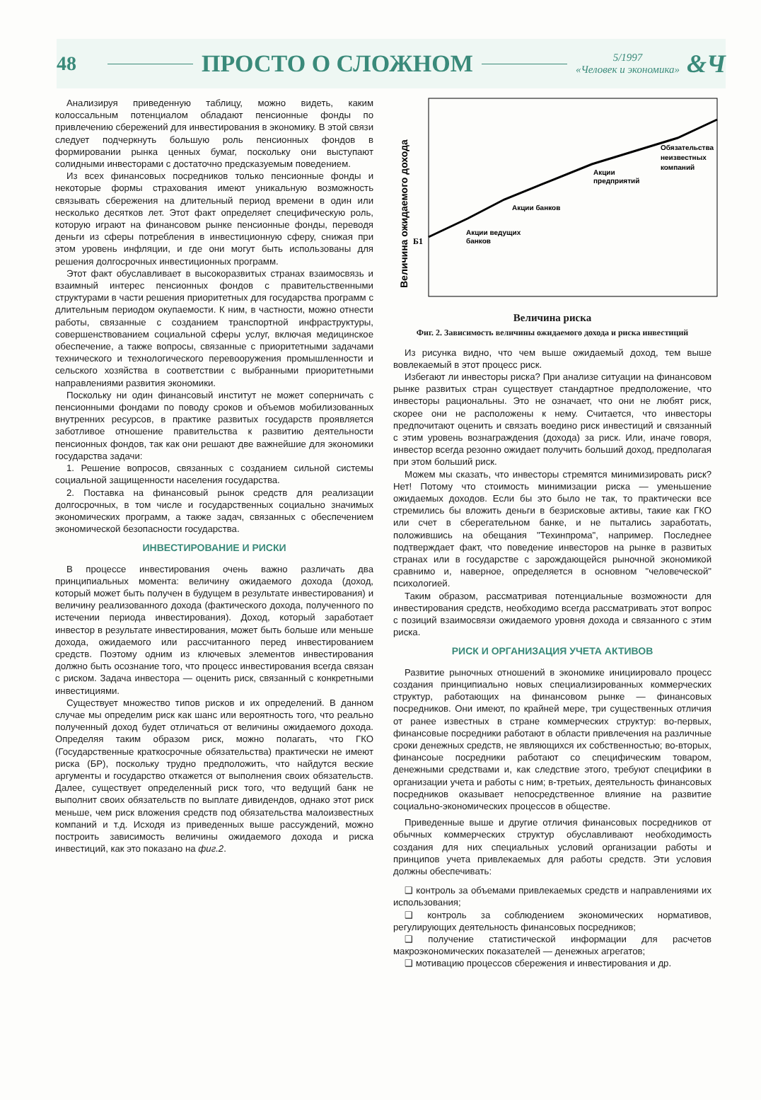48
ПРОСТО О СЛОЖНОМ
5/1997
«Человек и экономика»
&Ч
Анализируя приведенную таблицу, можно видеть, каким колоссальным потенциалом обладают пенсионные фонды по привлечению сбережений для инвестирования в экономику. В этой связи следует подчеркнуть большую роль пенсионных фондов в формировании рынка ценных бумаг, поскольку они выступают солидными инвесторами с достаточно предсказуемым поведением.
Из всех финансовых посредников только пенсионные фонды и некоторые формы страхования имеют уникальную возможность связывать сбережения на длительный период времени в один или несколько десятков лет. Этот факт определяет специфическую роль, которую играют на финансовом рынке пенсионные фонды, переводя деньги из сферы потребления в инвестиционную сферу, снижая при этом уровень инфляции, и где они могут быть использованы для решения долгосрочных инвестиционных программ.
Этот факт обуславливает в высокоразвитых странах взаимосвязь и взаимный интерес пенсионных фондов с правительственными структурами в части решения приоритетных для государства программ с длительным периодом окупаемости. К ним, в частности, можно отнести работы, связанные с созданием транспортной инфраструктуры, совершенствованием социальной сферы услуг, включая медицинское обеспечение, а также вопросы, связанные с приоритетными задачами технического и технологического перевооружения промышленности и сельского хозяйства в соответствии с выбранными приоритетными направлениями развития экономики.
Поскольку ни один финансовый институт не может соперничать с пенсионными фондами по поводу сроков и объемов мобилизованных внутренних ресурсов, в практике развитых государств проявляется заботливое отношение правительства к развитию деятельности пенсионных фондов, так как они решают две важнейшие для экономики государства задачи:
1. Решение вопросов, связанных с созданием сильной системы социальной защищенности населения государства.
2. Поставка на финансовый рынок средств для реализации долгосрочных, в том числе и государственных социально значимых экономических программ, а также задач, связанных с обеспечением экономической безопасности государства.
ИНВЕСТИРОВАНИЕ И РИСКИ
В процессе инвестирования очень важно различать два принципиальных момента: величину ожидаемого дохода (доход, который может быть получен в будущем в результате инвестирования) и величину реализованного дохода (фактического дохода, полученного по истечении периода инвестирования). Доход, который заработает инвестор в результате инвестирования, может быть больше или меньше дохода, ожидаемого или рассчитанного перед инвестированием средств. Поэтому одним из ключевых элементов инвестирования должно быть осознание того, что процесс инвестирования всегда связан с риском. Задача инвестора — оценить риск, связанный с конкретными инвестициями.
Существует множество типов рисков и их определений. В данном случае мы определим риск как шанс или вероятность того, что реально полученный доход будет отличаться от величины ожидаемого дохода. Определяя таким образом риск, можно полагать, что ГКО (Государственные краткосрочные обязательства) практически не имеют риска (БР), поскольку трудно предположить, что найдутся веские аргументы и государство откажется от выполнения своих обязательств. Далее, существует определенный риск того, что ведущий банк не выполнит своих обязательств по выплате дивидендов, однако этот риск меньше, чем риск вложения средств под обязательства малоизвестных компаний и т.д. Исходя из приведенных выше рассуждений, можно построить зависимость величины ожидаемого дохода и риска инвестиций, как это показано на фиг.2.
Величина ожидаемого дохода
Б1
Акции ведущих
банков
Акции банков
Акции
предприятий
Обязательства
неизвестных
компаний
Величина риска
Фиг. 2. Зависимость величины ожидаемого дохода и риска инвестиций
Из рисунка видно, что чем выше ожидаемый доход, тем выше вовлекаемый в этот процесс риск.
Избегают ли инвесторы риска? При анализе ситуации на финансовом рынке развитых стран существует стандартное предположение, что инвесторы рациональны. Это не означает, что они не любят риск, скорее они не расположены к нему. Считается, что инвесторы предпочитают оценить и связать воедино риск инвестиций и связанный с этим уровень вознаграждения (дохода) за риск. Или, иначе говоря, инвестор всегда резонно ожидает получить больший доход, предполагая при этом больший риск.
Можем мы сказать, что инвесторы стремятся минимизировать риск? Нет! Потому что стоимость минимизации риска — уменьшение ожидаемых доходов. Если бы это было не так, то практически все стремились бы вложить деньги в безрисковые активы, такие как ГКО или счет в сберегательном банке, и не пытались заработать, положившись на обещания "Техинпрома", например. Последнее подтверждает факт, что поведение инвесторов на рынке в развитых странах или в государстве с зарождающейся рыночной экономикой сравнимо и, наверное, определяется в основном "человеческой" психологией.
Таким образом, рассматривая потенциальные возможности для инвестирования средств, необходимо всегда рассматривать этот вопрос с позиций взаимосвязи ожидаемого уровня дохода и связанного с этим риска.
РИСК И ОРГАНИЗАЦИЯ УЧЕТА АКТИВОВ
Развитие рыночных отношений в экономике инициировало процесс создания принципиально новых специализированных коммерческих структур, работающих на финансовом рынке — финансовых посредников. Они имеют, по крайней мере, три существенных отличия от ранее известных в стране коммерческих структур: во-первых, финансовые посредники работают в области привлечения на различные сроки денежных средств, не являющихся их собственностью; во-вторых, финансоые посредники работают со специфическим товаром, денежными средствами и, как следствие этого, требуют специфики в организации учета и работы с ним; в-третьих, деятельность финансовых посредников оказывает непосредственное влияние на развитие социально-экономических процессов в обществе.
Приведенные выше и другие отличия финансовых посредников от обычных коммерческих структур обуславливают необходимость создания для них специальных условий организации работы и принципов учета привлекаемых для работы средств. Эти условия должны обеспечивать:
❑ контроль за объемами привлекаемых средств и направлениями их использования;
❑ контроль за соблюдением экономических нормативов, регулирующих деятельность финансовых посредников;
❑ получение статистической информации для расчетов макроэкономических показателей — денежных агрегатов;
❑ мотивацию процессов сбережения и инвестирования и др.